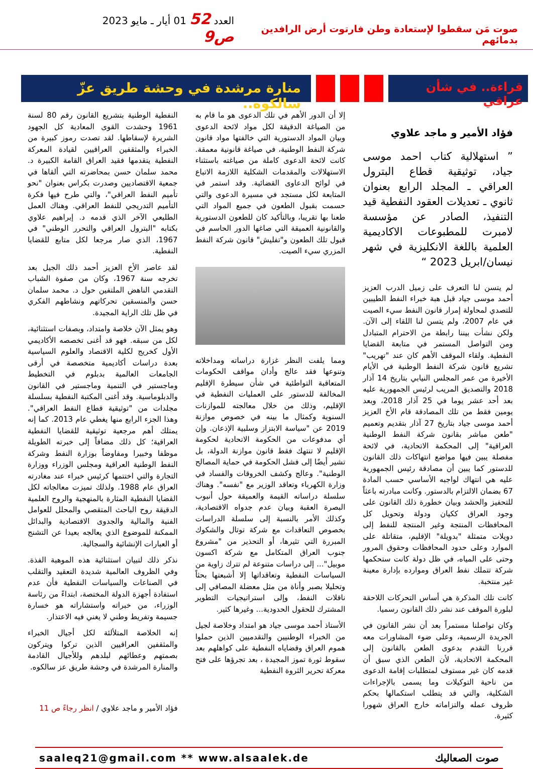صوت مَن سقطوا لإستعادة وطن فارتوت أرض الرافدين بدمائهم
العدد 52 01 أيار ـ مايو 2023 ص9
قراءة.. في شأن عراقي
منارة مرشدة في وحشة طريق عزّ سالكوه..
فؤاد الأمير و ماجد علاوي
” استهلالية كتاب احمد موسى جياد، توثيقية قطاع البترول العراقي ـ المجلد الرابع بعنوان ثانوي ـ تعديلات العقود النفطية قيد التنفيذ، الصادر عن مؤسسة لامبرت للمطبوعات الاكاديمية العلمية باللغة الانكليزية في شهر نيسان/ابريل 2023 “
لم يتسن لنا التعرف على زميل الدرب العزيز أحمد موسى جياد قبل هبة خبراء النفط الطيبين للتصدي لمحاولة إمرار قانون النفط سيء الصيت في عام 2007، ولم يتسن لنا اللقاء إلى الآن. ولكن نشأت بيننا رابطة من الاحترام المتبادل ومن التواصل المستمر في متابعة القضايا النفطية. ولقاء الموقف الأهم كان عند "تهريب" تشريع قانون شركة النفط الوطنية في الأيام الأخيرة من عمر المجلس النيابي بتاريخ 14 آذار 2018 والتصديق المريب لرئيس الجمهورية عليه بعد أحد عشر يوما في 25 آذار 2018، وبعد يومين فقط من تلك المصادقة قام الأخ العزيز أحمد موسى جياد بتاريخ 27 آذار بتقديم وتعميم "طعن مباشر بقانون شركة النفط الوطنية العراقية" إلى المحكمة الاتحادية، في لائحة مفصلة يبين فيها مواضع انتهاكات ذلك القانون للدستور كما يبين أن مصادقة رئيس الجمهورية عليه هي انتهاك لواجبه الأساسي حسب المادة 67 بضمان الالتزام بالدستور. وكانت مبادرته باعثاً للتحفيز والحشد وبيان خطورة ذلك القانون على وجود العراق ككيان ودولة وتحويل كل المحافظات المنتجة وغير المنتجة للنفط إلى دويلات متمثلة "بدويلة" الإقليم، متقاتلة على الموارد وعلى حدود المحافظات وحقوق المرور وحتى على المياه، في ظل دولة كانت ستحكمها شركة تتملك نفط العراق وموارده بإدارة معينة غير منتخبة.
كانت تلك المذكرة هي أساس التحركات اللاحقة لبلورة الموقف عند نشر ذلك القانون رسميا.
وكان تواصلنا مستمراً بعد أن نشر القانون في الجريدة الرسمية، وعلى ضوء المشاورات معه قررنا التقدم بدعوى الطعن بالقانون إلى المحكمة الاتحادية، لأن الطعن الذي سبق أن قدمه كان غير مستوف لمتطلبات إقامة الدعوى من ناحية التوكيلات وما يسمى بالإجراءات الشكلية، والتي قد يتطلب استكمالها بحكم ظروف عمله والتزاماته خارج العراق شهورا كثيرة.
إلا أن الدور الأهم في تلك الدعوى هو ما قام به من الصياغة الدقيقة لكل مواد لائحة الدعوى وبيان المواد الدستورية التي خالفتها مواد قانون شركة النفط الوطنية، في صياغة قانونية معمقة. كانت لائحة الدعوى كاملة من صياغته باستثناء الاستهلالات والمقدمات الشكلية اللازمة الاتباع في لوائح الدعاوى القضائية. وقد استمر في المتابعة لكل مستجد في مسيرة الدعوى والتي حسمت بقبول الطعون في جميع المواد التي طعنا بها تقريبا، وبالتأكيد كان للطعون الدستورية والقانونية العميقة التي صاغها الدور الحاسم في قبول تلك الطعون و"تفليش" قانون شركة النفط المزري سيء الصيت.
ومما يلفت النظر غزارة دراساته ومداخلاته وتنوعها فقد عالج وأدان مواقف الحكومات المتعاقبة التواطئية في شأن سيطرة الإقليم المخالفة للدستور على العمليات النفطية في الإقليم، وذلك من خلال معالجته للموازنات السنوية وكمثال ما بينه في خصوص موازنة 2019 عن "سياسة الابتزاز وسلبية الإذعان. وإن أي مدفوعات من الحكومة الاتحادية لحكومة الإقليم لا تنتهك فقط قانون موازنة الدولة، بل تشير أيضًا إلى فشل الحكومة في حماية المصالح الوطنية". وعالج وكشف الخروقات والفساد في وزارة الكهرباء وتعاقد الوزير مع "نفسه". وهناك سلسلة دراساته القيمة والعميقة حول أنبوب البصرة العقبة وبيان عدم جدواه الاقتصادية، وكذلك الأمر بالنسبة إلى سلسلة الدراسات بخصوص التعاقدات مع شركة توتال والشكوك المبررة التي تثيرها، أو التحذير من "مشروع جنوب العراق المتكامل مع شركة اكسون موبيل"... إلى دراسات متنوعة لم تترك زاوية من السياسات النفطية وتعاقداتها إلا أشبعتها بحثاً وتحليلا بصبر وأناة من مثل معضلة المصافي إلى ناقلات النفط، وإلى استراتيجيات التطوير المشترك للحقول الحدودية... وغيرها كثير.
الأستاذ أحمد موسى جياد هو امتداد وخلاصة لجيل من الخبراء الوطنيين والتقدميين الذين حملوا هموم العراق وقضاياه النفطية على كواهلهم بعد سقوط ثورة تموز المجيدة ، بعد تجرؤها على فتح معركة تحرير الثروة النفطية
النفطية الوطنية بتشريع القانون رقم 80 لسنة 1961 وحشدت القوى المعادية كل الجهود الشريرة لإسقاطها. لقد تصدت رموز كبيرة من الخبراء والمثقفين العراقيين لقيادة المعركة النفطية يتقدمها فقيد العراق القامة الكبيرة د. محمد سلمان حسن بمحاضرته التي ألقاها في جمعية الاقتصاديين وصدرت بكراس بعنوان "نحو تأميم النفط العراقي"، والتي طرح فيها فكرة التأميم التدريجي للنفط العراقي. وهناك العمل الطليعي الآخر الذي قدمه د. إبراهيم علاوي بكتابه "البترول العراقي والتحرر الوطني" في 1967، الذي صار مرجعا لكل متابع للقضايا النفطية.
لقد عاصر الأخ العزيز أحمد ذلك الجيل بعد تخرجه سنة 1967، وكان من صفوة الشباب التقدمي الناهض الملتفين حول د. محمد سلمان حسن والمنسقين تحركاتهم ونشاطهم الفكري في ظل تلك الراية المجيدة.
وهو يمثل الآن خلاصة وامتداد، وبصفات استثنائية، لكل من سبقه. فهو قد أغنى تخصصه الأكاديمي الأول كخريج لكلية الاقتصاد والعلوم السياسية بعدة دراسات أكاديمية متخصصة في أرقى الجامعات العالمية بدبلوم في التخطيط وماجستير في التنمية وماجستير في القانون والدبلوماسية. وقد أغنى المكتبة النفطية بسلسلة مجلدات من "توثيقية قطاع النفط العراقي". وهذا الجزء الرابع منها يغطي عام 2013. كما إنه يمتلك أهم مرجعية توثيقية للقضايا النفطية العراقية؛ كل ذلك مضافاً إلى خبرته الطويلة موظفا وخبيرا ومفاوضاً بوزارة النفط وشركة النفط الوطنية العراقية ومجلس الوزراء ووزارة التجارة والتي اختتمها كرئيس خبراء عند مغادرته العراق عام 1988. ولذلك تميزت معالجاته لكل القضايا النفطية المثارة بالمنهجية والروح العلمية الدقيقة روح الباحث المتقصي والمحلل للعوامل الفنية والمالية والجدوى الاقتصادية والبدائل الممكنة للموضوع الذي يعالجه بعيدا عن التشنج أو العبارات الإنشائية والسجالية.
نذكر ذلك لتبيان استثنائية هذه الموهبة الفذة. وفي الظروف العالمية شديدة التعقيد والتقلب في الصناعات والسياسات النفطية فأن عدم استفادة أجهزة الدولة المختصة، ابتداءً من رئاسة الوزراء، من خبراته واستشاراته هو خسارة جسيمة وتفريط وطني لا يغني فيه الاعتذار.
إنه الخلاصة المتلألئة لكل أجيال الخبراء والمثقفين العراقيين الذين تركوا ويتركون بصمتهم وعطائهم لبلدهم وللأجيال القادمة والمنارة المرشدة في وحشة طريق عز سالكوه.
فؤاد الأمير و ماجد علاوي / انظر رجاءً ص 11
saaleq21@gmail.com ** www.alsaalek.de صوت الصعاليك